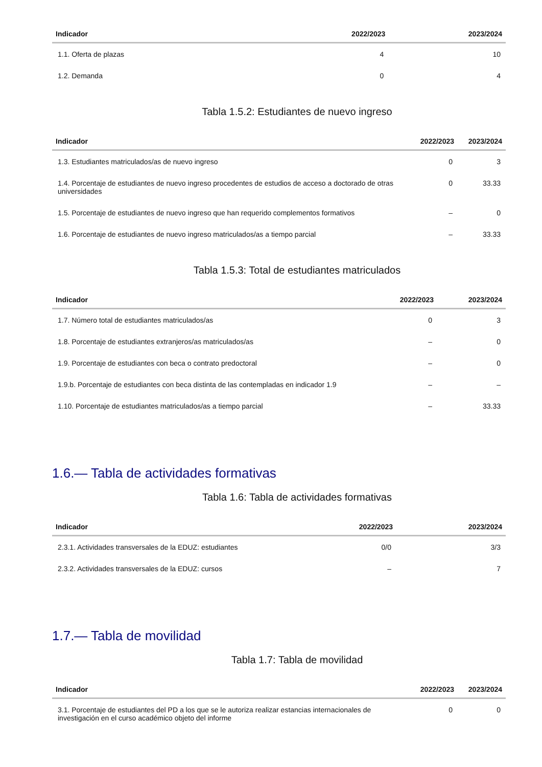| Indicador | 2022/2023 | 2023/2024 |
| --- | --- | --- |
| 1.1. Oferta de plazas | 4 | 10 |
| 1.2. Demanda | 0 | 4 |
Tabla 1.5.2: Estudiantes de nuevo ingreso
| Indicador | 2022/2023 | 2023/2024 |
| --- | --- | --- |
| 1.3. Estudiantes matriculados/as de nuevo ingreso | 0 | 3 |
| 1.4. Porcentaje de estudiantes de nuevo ingreso procedentes de estudios de acceso a doctorado de otras universidades | 0 | 33.33 |
| 1.5. Porcentaje de estudiantes de nuevo ingreso que han requerido complementos formativos | – | 0 |
| 1.6. Porcentaje de estudiantes de nuevo ingreso matriculados/as a tiempo parcial | – | 33.33 |
Tabla 1.5.3: Total de estudiantes matriculados
| Indicador | 2022/2023 | 2023/2024 |
| --- | --- | --- |
| 1.7. Número total de estudiantes matriculados/as | 0 | 3 |
| 1.8. Porcentaje de estudiantes extranjeros/as matriculados/as | – | 0 |
| 1.9. Porcentaje de estudiantes con beca o contrato predoctoral | – | 0 |
| 1.9.b. Porcentaje de estudiantes con beca distinta de las contempladas en indicador 1.9 | – | – |
| 1.10. Porcentaje de estudiantes matriculados/as a tiempo parcial | – | 33.33 |
1.6.— Tabla de actividades formativas
Tabla 1.6: Tabla de actividades formativas
| Indicador | 2022/2023 | 2023/2024 |
| --- | --- | --- |
| 2.3.1. Actividades transversales de la EDUZ: estudiantes | 0/0 | 3/3 |
| 2.3.2. Actividades transversales de la EDUZ: cursos | – | 7 |
1.7.— Tabla de movilidad
Tabla 1.7: Tabla de movilidad
| Indicador | 2022/2023 | 2023/2024 |
| --- | --- | --- |
| 3.1. Porcentaje de estudiantes del PD a los que se le autoriza realizar estancias internacionales de investigación en el curso académico objeto del informe | 0 | 0 |